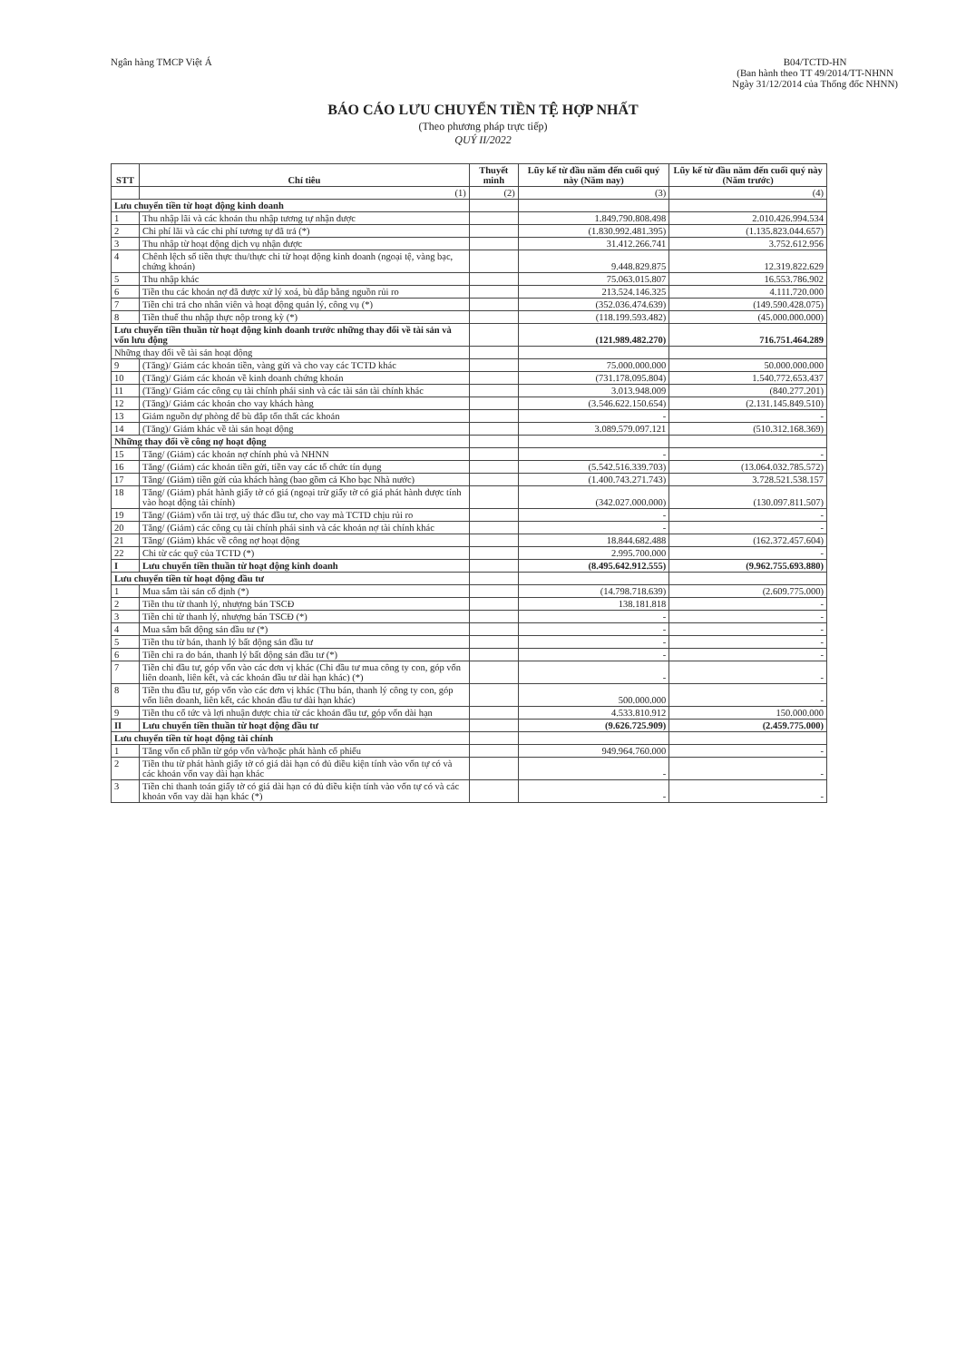Ngân hàng TMCP Việt Á B04/TCTD-HN
(Ban hành theo TT 49/2014/TT-NHNN
Ngày 31/12/2014 của Thống đốc NHNN)
BÁO CÁO LƯU CHUYỂN TIỀN TỆ HỢP NHẤT
(Theo phương pháp trực tiếp)
QUÝ II/2022
| STT | Chỉ tiêu | Thuyết minh | Lũy kế từ đầu năm đến cuối quý này (Năm nay) | Lũy kế từ đầu năm đến cuối quý này (Năm trước) |
| --- | --- | --- | --- | --- |
| | (1) | (2) | (3) | (4) |
| Lưu chuyển tiền từ hoạt động kinh doanh | | | | |
| 1 | Thu nhập lãi và các khoản thu nhập tương tự nhận được | | 1.849.790.808.498 | 2.010.426.994.534 |
| 2 | Chi phí lãi và các chi phí tương tự đã trả (*) | | (1.830.992.481.395) | (1.135.823.044.657) |
| 3 | Thu nhập từ hoạt động dịch vụ nhận được | | 31.412.266.741 | 3.752.612.956 |
| 4 | Chênh lệch số tiền thực thu/thực chi từ hoạt động kinh doanh (ngoại tệ, vàng bạc, chứng khoán) | | 9.448.829.875 | 12.319.822.629 |
| 5 | Thu nhập khác | | 75.063.015.807 | 16.553.786.902 |
| 6 | Tiền thu các khoản nợ đã được xử lý xoá, bù đắp bằng nguồn rủi ro | | 213.524.146.325 | 4.111.720.000 |
| 7 | Tiền chi trả cho nhân viên và hoạt động quản lý, công vụ (*) | | (352.036.474.639) | (149.590.428.075) |
| 8 | Tiền thuế thu nhập thực nộp trong kỳ (*) | | (118.199.593.482) | (45.000.000.000) |
| Lưu chuyển tiền thuần từ hoạt động kinh doanh trước những thay đổi về tài sản và vốn lưu động | | | (121.989.482.270) | 716.751.464.289 |
| Những thay đổi về tài sản hoạt động | | | | |
| 9 | (Tăng)/ Giảm các khoản tiền, vàng gửi và cho vay các TCTD khác | | 75.000.000.000 | 50.000.000.000 |
| 10 | (Tăng)/ Giảm các khoản về kinh doanh chứng khoán | | (731.178.095.804) | 1.540.772.653.437 |
| 11 | (Tăng)/ Giảm các công cụ tài chính phái sinh và các tài sản tài chính khác | | 3.013.948.009 | (840.277.201) |
| 12 | (Tăng)/ Giảm các khoản cho vay khách hàng | | (3.546.622.150.654) | (2.131.145.849.510) |
| 13 | Giảm nguồn dự phòng để bù đắp tổn thất các khoản | | - | - |
| 14 | (Tăng)/ Giảm khác về tài sản hoạt động | | 3.089.579.097.121 | (510.312.168.369) |
| Những thay đổi về công nợ hoạt động | | | | |
| 15 | Tăng/ (Giảm) các khoản nợ chính phủ và NHNN | | - | - |
| 16 | Tăng/ (Giảm) các khoản tiền gửi, tiền vay các tổ chức tín dụng | | (5.542.516.339.703) | (13.064.032.785.572) |
| 17 | Tăng/ (Giảm) tiền gửi của khách hàng (bao gồm cả Kho bạc Nhà nước) | | (1.400.743.271.743) | 3.728.521.538.157 |
| 18 | Tăng/ (Giảm) phát hành giấy tờ có giá (ngoại trừ giấy tờ có giá phát hành được tính vào hoạt động tài chính) | | (342.027.000.000) | (130.097.811.507) |
| 19 | Tăng/ (Giảm) vốn tài trợ, uỷ thác đầu tư, cho vay mà TCTD chịu rủi ro | | - | - |
| 20 | Tăng/ (Giảm) các công cụ tài chính phái sinh và các khoản nợ tài chính khác | | - | - |
| 21 | Tăng/ (Giảm) khác về công nợ hoạt động | | 18.844.682.488 | (162.372.457.604) |
| 22 | Chi từ các quỹ của TCTD (*) | | 2.995.700.000 | - |
| I | Lưu chuyển tiền thuần từ hoạt động kinh doanh | | (8.495.642.912.555) | (9.962.755.693.880) |
| Lưu chuyển tiền từ hoạt động đầu tư | | | | |
| 1 | Mua sắm tài sản cố định (*) | | (14.798.718.639) | (2.609.775.000) |
| 2 | Tiền thu từ thanh lý, nhượng bán TSCĐ | | 138.181.818 | - |
| 3 | Tiền chi từ thanh lý, nhượng bán TSCĐ (*) | | - | - |
| 4 | Mua sắm bất động sản đầu tư (*) | | - | - |
| 5 | Tiền thu từ bán, thanh lý bất động sản đầu tư | | - | - |
| 6 | Tiền chi ra do bán, thanh lý bất động sản đầu tư (*) | | - | - |
| 7 | Tiền chi đầu tư, góp vốn vào các đơn vị khác (Chi đầu tư mua công ty con, góp vốn liên doanh, liên kết, và các khoản đầu tư dài hạn khác) (*) | | - | - |
| 8 | Tiền thu đầu tư, góp vốn vào các đơn vị khác (Thu bán, thanh lý công ty con, góp vốn liên doanh, liên kết, các khoản đầu tư dài hạn khác) | | 500.000.000 | - |
| 9 | Tiền thu cổ tức và lợi nhuận được chia từ các khoản đầu tư, góp vốn dài hạn | | 4.533.810.912 | 150.000.000 |
| II | Lưu chuyển tiền thuần từ hoạt động đầu tư | | (9.626.725.909) | (2.459.775.000) |
| Lưu chuyển tiền từ hoạt động tài chính | | | | |
| 1 | Tăng vốn cổ phần từ góp vốn và/hoặc phát hành cổ phiếu | | 949.964.760.000 | - |
| 2 | Tiền thu từ phát hành giấy tờ có giá dài hạn có đủ điều kiện tính vào vốn tự có và các khoản vốn vay dài hạn khác | | - | - |
| 3 | Tiền chi thanh toán giấy tờ có giá dài hạn có đủ điều kiện tính vào vốn tự có và các khoản vốn vay dài hạn khác (*) | | - | - |